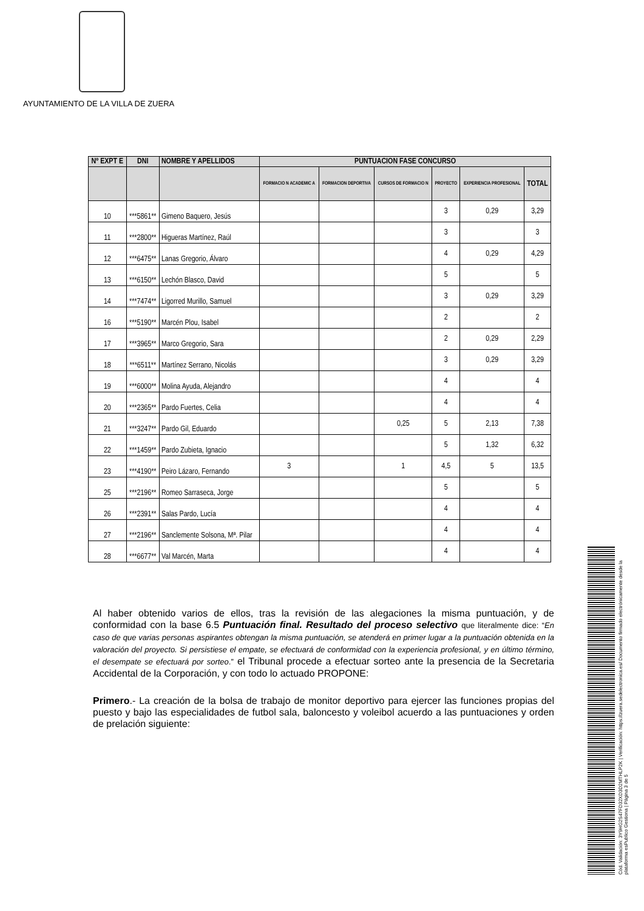AYUNTAMIENTO DE LA VILLA DE ZUERA
| Nº EXPT E | DNI | NOMBRE Y APELLIDOS | PUNTUACION FASE CONCURSO | | | | | |
| --- | --- | --- | --- | --- | --- | --- | --- | --- |
| | | | FORMACIO N ACADEMIC A | FORMACION DEPORTIVA | CURSOS DE FORMACIO N | PROYECTO | EXPERIENCIA PROFESIONAL | TOTAL |
| 10 | ***5861** | Gimeno Baquero, Jesús | | | | 3 | 0,29 | 3,29 |
| 11 | ***2800** | Higueras Martínez, Raúl | | | | 3 | | 3 |
| 12 | ***6475** | Lanas Gregorio, Álvaro | | | | 4 | 0,29 | 4,29 |
| 13 | ***6150** | Lechón Blasco, David | | | | 5 | | 5 |
| 14 | ***7474** | Ligorred Murillo, Samuel | | | | 3 | 0,29 | 3,29 |
| 16 | ***5190** | Marcén Plou, Isabel | | | | 2 | | 2 |
| 17 | ***3965** | Marco Gregorio, Sara | | | | 2 | 0,29 | 2,29 |
| 18 | ***6511** | Martínez Serrano, Nicolás | | | | 3 | 0,29 | 3,29 |
| 19 | ***6000** | Molina Ayuda, Alejandro | | | | 4 | | 4 |
| 20 | ***2365** | Pardo Fuertes, Celia | | | | 4 | | 4 |
| 21 | ***3247** | Pardo Gil, Eduardo | | | 0,25 | 5 | 2,13 | 7,38 |
| 22 | ***1459** | Pardo Zubieta, Ignacio | | | | 5 | 1,32 | 6,32 |
| 23 | ***4190** | Peiro Lázaro, Fernando | 3 | | 1 | 4,5 | 5 | 13,5 |
| 25 | ***2196** | Romeo Sarraseca, Jorge | | | | 5 | | 5 |
| 26 | ***2391** | Salas Pardo, Lucía | | | | 4 | | 4 |
| 27 | ***2196** | Sanclemente Solsona, Mª. Pilar | | | | 4 | | 4 |
| 28 | ***6677** | Val Marcén, Marta | | | | 4 | | 4 |
Al haber obtenido varios de ellos, tras la revisión de las alegaciones la misma puntuación, y de conformidad con la base 6.5 Puntuación final. Resultado del proceso selectivo que literalmente dice: “En caso de que varias personas aspirantes obtengan la misma puntuación, se atenderá en primer lugar a la puntuación obtenida en la valoración del proyecto. Si persistiese el empate, se efectuará de conformidad con la experiencia profesional, y en último término, el desempate se efectuará por sorteo.” el Tribunal procede a efectuar sorteo ante la presencia de la Secretaria Accidental de la Corporación, y con todo lo actuado PROPONE:
Primero.- La creación de la bolsa de trabajo de monitor deportivo para ejercer las funciones propias del puesto y bajo las especialidades de futbol sala, baloncesto y voleibol acuerdo a las puntuaciones y orden de prelación siguiente:
Cód. Validación: 3Y9HG2S47FD32XD3D2MTHLP2K | Verificación: https://zuera.sedelectronica.es/ Documento firmado electrónicamente desde la plataforma esPublico Gestiona | Página 3 de 5